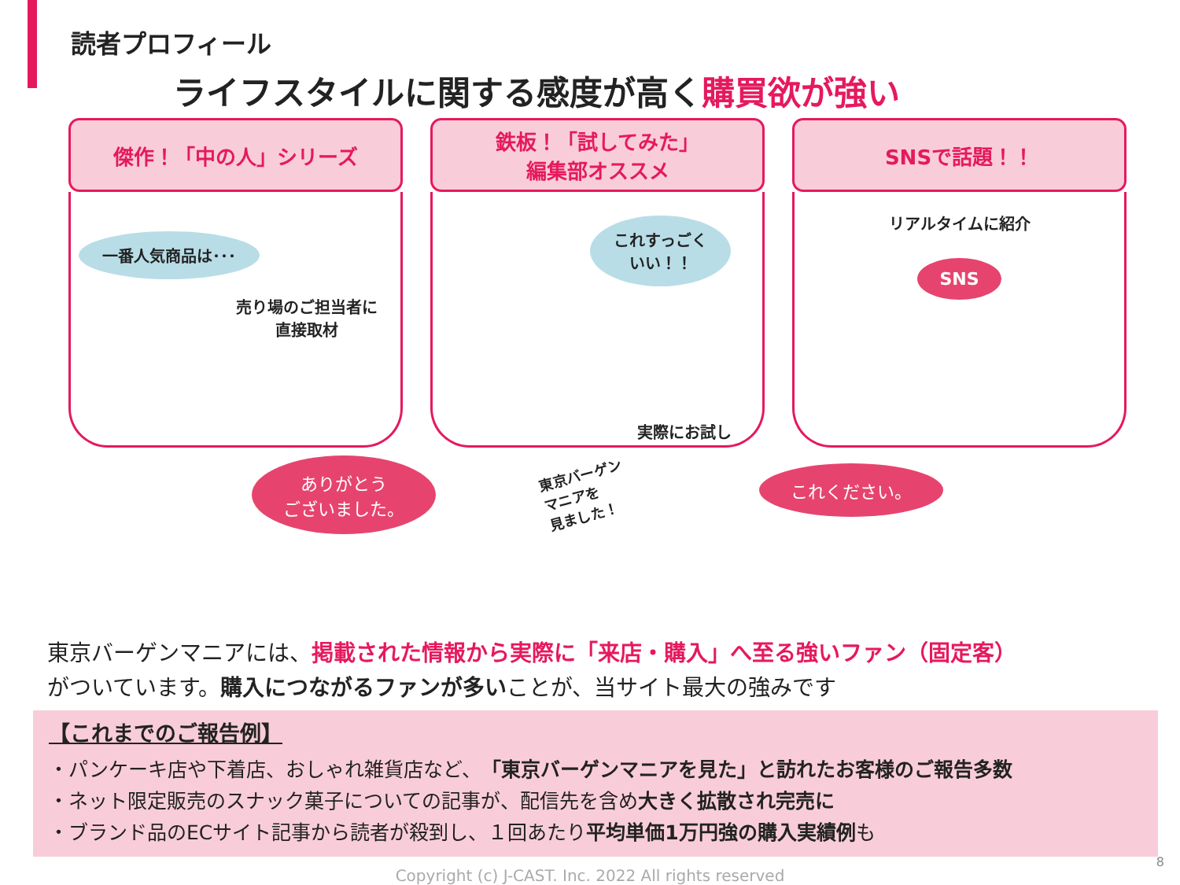読者プロフィール
ライフスタイルに関する感度が高く購買欲が強い
傑作！「中の人」シリーズ
一番人気商品は･･･
売り場のご担当者に
直接取材
鉄板！「試してみた」
編集部オススメ
これすっごく
いい！！
実際にお試し
SNSで話題！！
リアルタイムに紹介
SNS
ありがとう
ございました。
東京バーゲン
マニアを
見ました！
これください。
東京バーゲンマニアには、掲載された情報から実際に「来店・購入」へ至る強いファン（固定客）
がついています。購入につながるファンが多いことが、当サイト最大の強みです
【これまでのご報告例】
・パンケーキ店や下着店、おしゃれ雑貨店など、「東京バーゲンマニアを見た」と訪れたお客様のご報告多数
・ネット限定販売のスナック菓子についての記事が、配信先を含め大きく拡散され完売に
・ブランド品のECサイト記事から読者が殺到し、１回あたり平均単価1万円強の購入実績例も
Copyright (c) J-CAST. Inc. 2022 All rights reserved
8